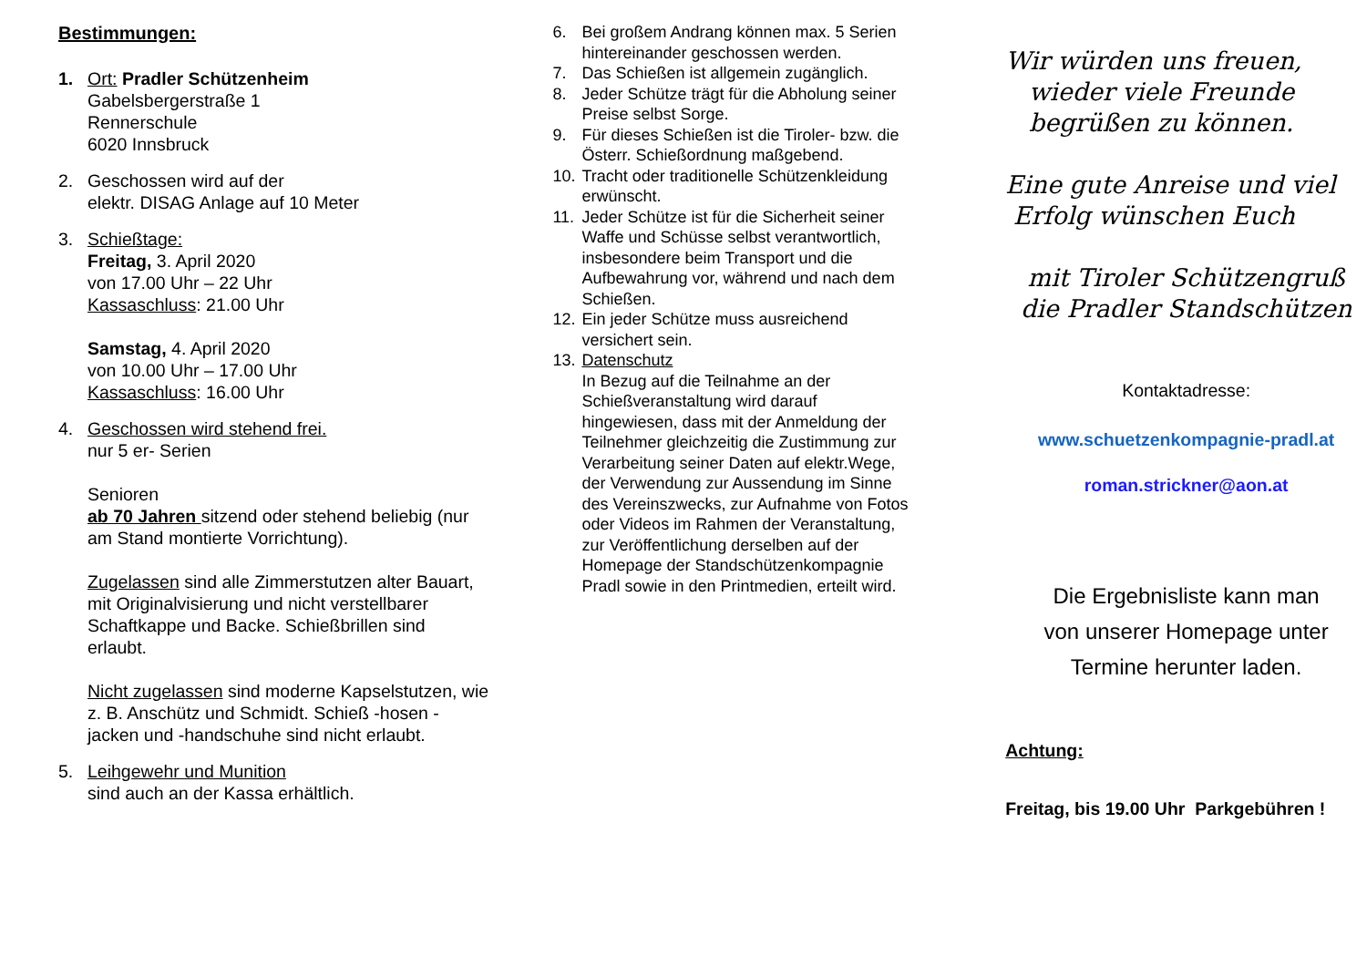Bestimmungen:
1. Ort: Pradler Schützenheim
Gabelsbergerstraße 1
Rennerschule
6020 Innsbruck
2. Geschossen wird auf der
elektr. DISAG Anlage auf 10 Meter
3. Schießtage:
Freitag, 3. April 2020
von 17.00 Uhr – 22 Uhr
Kassaschluss: 21.00 Uhr
Samstag, 4. April 2020
von 10.00 Uhr – 17.00 Uhr
Kassaschluss: 16.00 Uhr
4. Geschossen wird stehend frei.
nur 5 er- Serien
Senioren
ab 70 Jahren sitzend oder stehend beliebig (nur am Stand montierte Vorrichtung).
Zugelassen sind alle Zimmerstutzen alter Bauart, mit Originalvisierung und nicht verstellbarer Schaftkappe und Backe. Schießbrillen sind erlaubt.
Nicht zugelassen sind moderne Kapselstutzen, wie z. B. Anschütz und Schmidt. Schieß -hosen -jacken und -handschuhe sind nicht erlaubt.
5. Leihgewehr und Munition
sind auch an der Kassa erhältlich.
6. Bei großem Andrang können max. 5 Serien hintereinander geschossen werden.
7. Das Schießen ist allgemein zugänglich.
8. Jeder Schütze trägt für die Abholung seiner Preise selbst Sorge.
9. Für dieses Schießen ist die Tiroler- bzw. die Österr. Schießordnung maßgebend.
10.
Tracht oder traditionelle Schützenkleidung erwünscht.
11.
Jeder Schütze ist für die Sicherheit seiner Waffe und Schüsse selbst verantwortlich, insbesondere beim Transport und die Aufbewahrung vor, während und nach dem Schießen.
12.
Ein jeder Schütze muss ausreichend versichert sein.
13.
Datenschutz
In Bezug auf die Teilnahme an der Schießveranstaltung wird darauf hingewiesen, dass mit der Anmeldung der Teilnehmer gleichzeitig die Zustimmung zur Verarbeitung seiner Daten auf elektr.Wege, der Verwendung zur Aussendung im Sinne des Vereinszwecks, zur Aufnahme von Fotos oder Videos im Rahmen der Veranstaltung, zur Veröffentlichung derselben auf der Homepage der Standschützenkompagnie Pradl sowie in den Printmedien, erteilt wird.
Wir würden uns freuen,
wieder viele Freunde
begrüßen zu können.
Eine gute Anreise und viel
Erfolg wünschen Euch
mit Tiroler Schützengruß
die Pradler Standschützen
Kontaktadresse:
www.schuetzenkompagnie-pradl.at
roman.strickner@aon.at
Die Ergebnisliste kann man
von unserer Homepage unter
Termine herunter laden.
Achtung:
Freitag, bis 19.00 Uhr Parkgebühren !